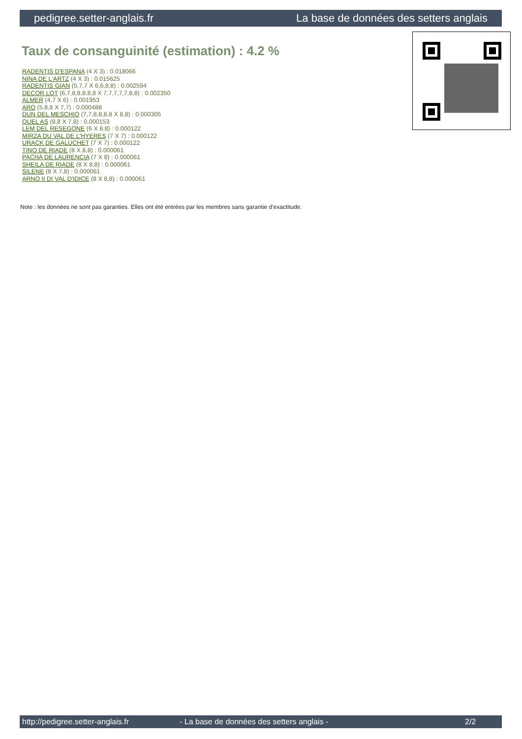pedigree.setter-anglais.fr La base de données des setters anglais
Taux de consanguinité (estimation) : 4.2 %
RADENTIS D'ESPANA (4 X 3) : 0.018066
NINA DE L'ARTZ (4 X 3) : 0.015625
RADENTIS GIAN (5,7,7 X 6,6,8,8) : 0.002594
DECOR LOT (6,7,8,8,8,8,8 X 7,7,7,7,7,8,8) : 0.002350
ALMER (4,7 X 6) : 0.001953
ARO (5,8,8 X 7,7) : 0.000488
DUN DEL MESCHIO (7,7,8,8,8,8 X 8,8) : 0.000305
QUEL AS (8,8 X 7,8) : 0.000153
LEM DEL RESEGONE (6 X 8,8) : 0.000122
MIRZA DU VAL DE L'HYERES (7 X 7) : 0.000122
URACK DE GALUCHET (7 X 7) : 0.000122
TINO DE RIADE (8 X 8,8) : 0.000061
PACHA DE LAURENCIA (7 X 8) : 0.000061
SHEILA DE RIADE (8 X 8,8) : 0.000061
SILENE (8 X 7,8) : 0.000061
ARNO II DI VAL D'IDICE (8 X 8,8) : 0.000061
Note : les données ne sont pas garanties. Elles ont été entrées par les membres sans garantie d'exactitude.
http://pedigree.setter-anglais.fr - La base de données des setters anglais - 2/2